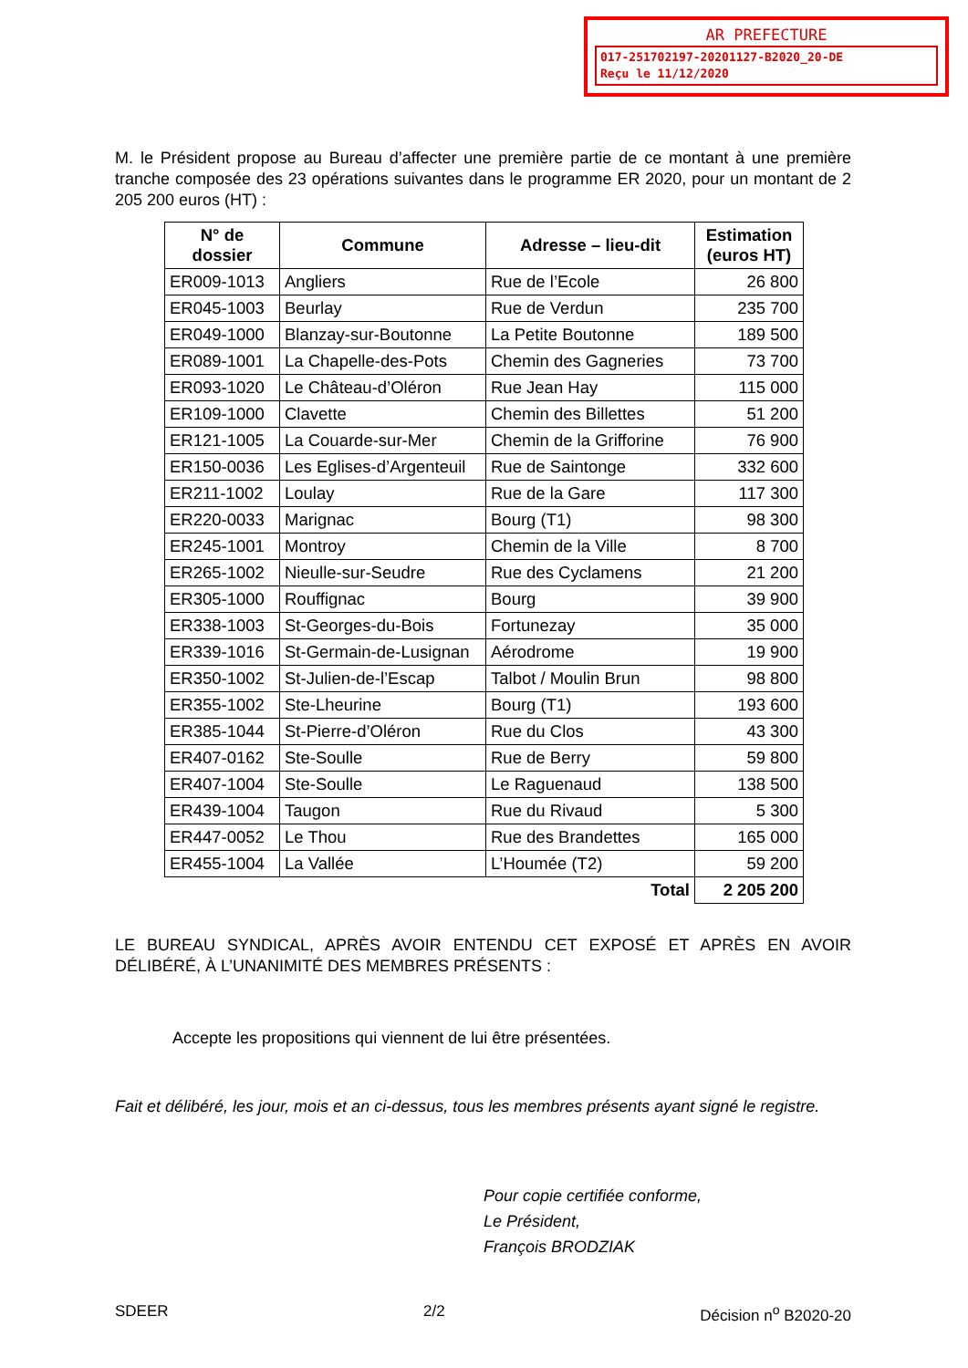AR PREFECTURE
017-251702197-20201127-B2020_20-DE
Reçu le 11/12/2020
M. le Président propose au Bureau d’affecter une première partie de ce montant à une première tranche composée des 23 opérations suivantes dans le programme ER 2020, pour un montant de 2 205 200 euros (HT) :
| N° de dossier | Commune | Adresse – lieu-dit | Estimation (euros HT) |
| --- | --- | --- | --- |
| ER009-1013 | Angliers | Rue de l’Ecole | 26 800 |
| ER045-1003 | Beurlay | Rue de Verdun | 235 700 |
| ER049-1000 | Blanzay-sur-Boutonne | La Petite Boutonne | 189 500 |
| ER089-1001 | La Chapelle-des-Pots | Chemin des Gagneries | 73 700 |
| ER093-1020 | Le Château-d’Oléron | Rue Jean Hay | 115 000 |
| ER109-1000 | Clavette | Chemin des Billettes | 51 200 |
| ER121-1005 | La Couarde-sur-Mer | Chemin de la Grifforine | 76 900 |
| ER150-0036 | Les Eglises-d’Argenteuil | Rue de Saintonge | 332 600 |
| ER211-1002 | Loulay | Rue de la Gare | 117 300 |
| ER220-0033 | Marignac | Bourg (T1) | 98 300 |
| ER245-1001 | Montroy | Chemin de la Ville | 8 700 |
| ER265-1002 | Nieulle-sur-Seudre | Rue des Cyclamens | 21 200 |
| ER305-1000 | Rouffignac | Bourg | 39 900 |
| ER338-1003 | St-Georges-du-Bois | Fortunezay | 35 000 |
| ER339-1016 | St-Germain-de-Lusignan | Aérodrome | 19 900 |
| ER350-1002 | St-Julien-de-l’Escap | Talbot / Moulin Brun | 98 800 |
| ER355-1002 | Ste-Lheurine | Bourg (T1) | 193 600 |
| ER385-1044 | St-Pierre-d’Oléron | Rue du Clos | 43 300 |
| ER407-0162 | Ste-Soulle | Rue de Berry | 59 800 |
| ER407-1004 | Ste-Soulle | Le Raguenaud | 138 500 |
| ER439-1004 | Taugon | Rue du Rivaud | 5 300 |
| ER447-0052 | Le Thou | Rue des Brandettes | 165 000 |
| ER455-1004 | La Vallée | L’Houmée (T2) | 59 200 |
| Total | | | 2 205 200 |
LE BUREAU SYNDICAL, APRÈS AVOIR ENTENDU CET EXPOSÉ ET APRÈS EN AVOIR DÉLIBÉRÉ, À L’UNANIMITÉ DES MEMBRES PRÉSENTS :
Accepte les propositions qui viennent de lui être présentées.
Fait et délibéré, les jour, mois et an ci-dessus, tous les membres présents ayant signé le registre.
Pour copie certifiée conforme,
Le Président,
François BRODZIAK
SDEER 2/2 Décision n<sup>o</sup> B2020-20